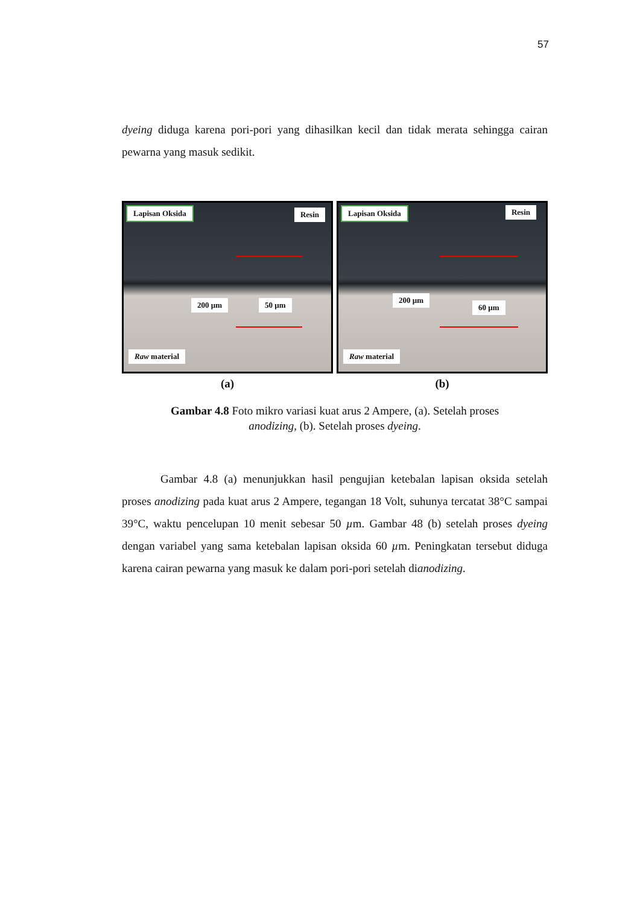57
dyeing diduga karena pori-pori yang dihasilkan kecil dan tidak merata sehingga cairan pewarna yang masuk sedikit.
Lapisan Oksida Resin
200 µm 50 µm
Raw material
(a)
Lapisan Oksida Resin
200 µm
60 µm
Raw material
(b)
Gambar 4.8 Foto mikro variasi kuat arus 2 Ampere, (a). Setelah proses
anodizing, (b). Setelah proses dyeing.
Gambar 4.8 (a) menunjukkan hasil pengujian ketebalan lapisan oksida setelah proses anodizing pada kuat arus 2 Ampere, tegangan 18 Volt, suhunya tercatat 38°C sampai 39°C, waktu pencelupan 10 menit sebesar 50 µm. Gambar 48 (b) setelah proses dyeing dengan variabel yang sama ketebalan lapisan oksida 60 µm. Peningkatan tersebut diduga karena cairan pewarna yang masuk ke dalam pori-pori setelah dianodizing.